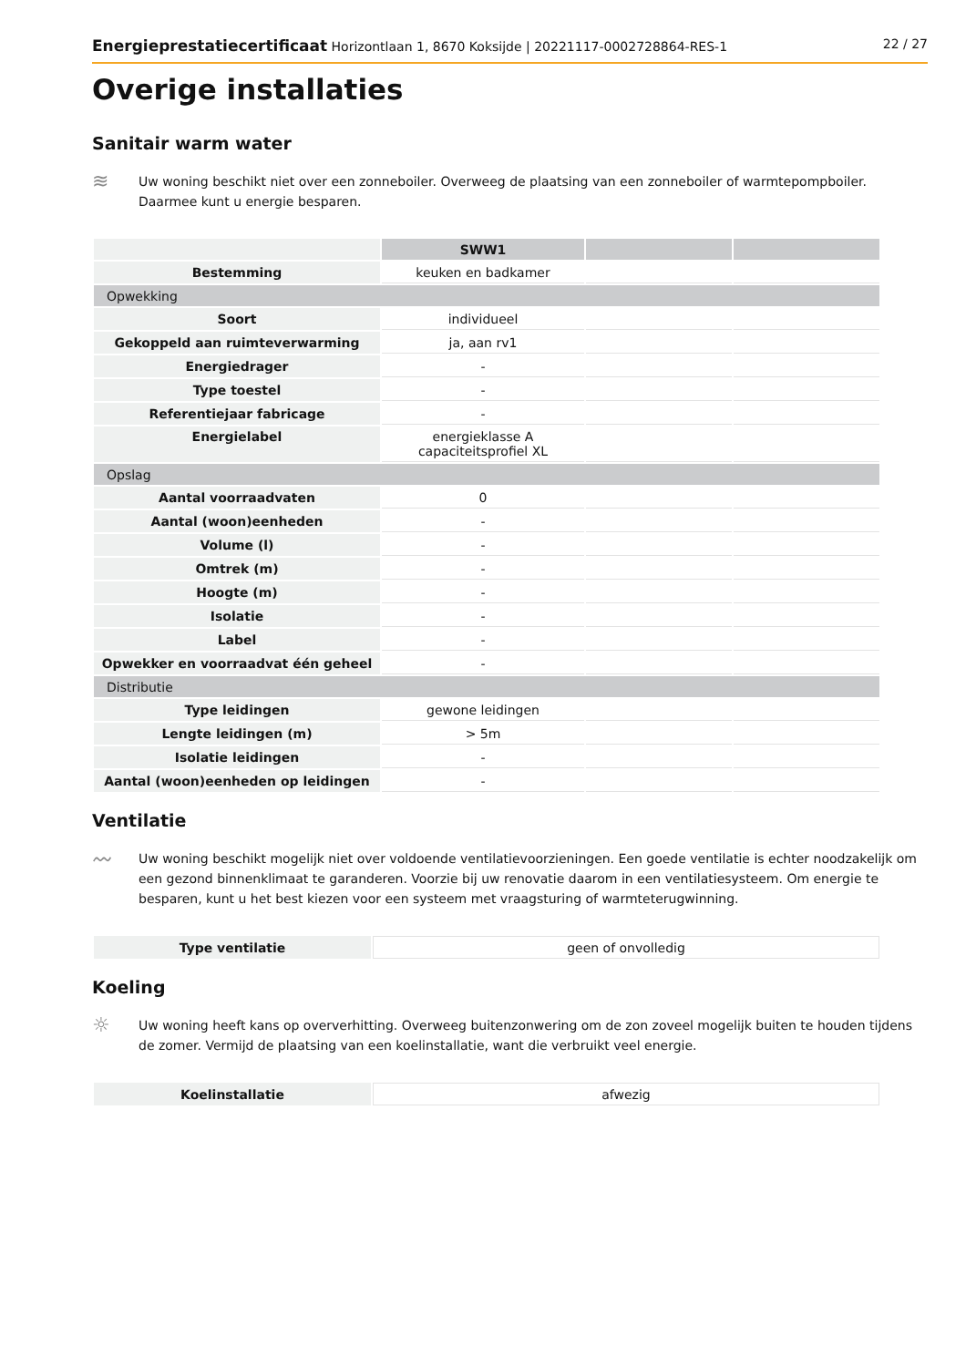Energieprestatiecertificaat Horizontlaan 1, 8670 Koksijde | 20221117-0002728864-RES-1 22 / 27
Overige installaties
Sanitair warm water
≋
Uw woning beschikt niet over een zonneboiler. Overweeg de plaatsing van een zonneboiler of warmtepompboiler. Daarmee kunt u energie besparen.
| | SWW1 | | |
| Bestemming | keuken en badkamer | | |
| Opwekking | | | |
| Soort | individueel | | |
| Gekoppeld aan ruimteverwarming | ja, aan rv1 | | |
| Energiedrager | - | | |
| Type toestel | - | | |
| Referentiejaar fabricage | - | | |
| Energielabel | energieklasse A capaciteitsprofiel XL | | |
| Opslag | | | |
| Aantal voorraadvaten | 0 | | |
| Aantal (woon)eenheden | - | | |
| Volume (l) | - | | |
| Omtrek (m) | - | | |
| Hoogte (m) | - | | |
| Isolatie | - | | |
| Label | - | | |
| Opwekker en voorraadvat één geheel | - | | |
| Distributie | | | |
| Type leidingen | gewone leidingen | | |
| Lengte leidingen (m) | > 5m | | |
| Isolatie leidingen | - | | |
| Aantal (woon)eenheden op leidingen | - | | |
Ventilatie
〰
Uw woning beschikt mogelijk niet over voldoende ventilatievoorzieningen. Een goede ventilatie is echter noodzakelijk om een gezond binnenklimaat te garanderen. Voorzie bij uw renovatie daarom in een ventilatiesysteem. Om energie te besparen, kunt u het best kiezen voor een systeem met vraagsturing of warmteterugwinning.
| Type ventilatie | geen of onvolledig |
Koeling
☼
Uw woning heeft kans op oververhitting. Overweeg buitenzonwering om de zon zoveel mogelijk buiten te houden tijdens de zomer. Vermijd de plaatsing van een koelinstallatie, want die verbruikt veel energie.
| Koelinstallatie | afwezig |